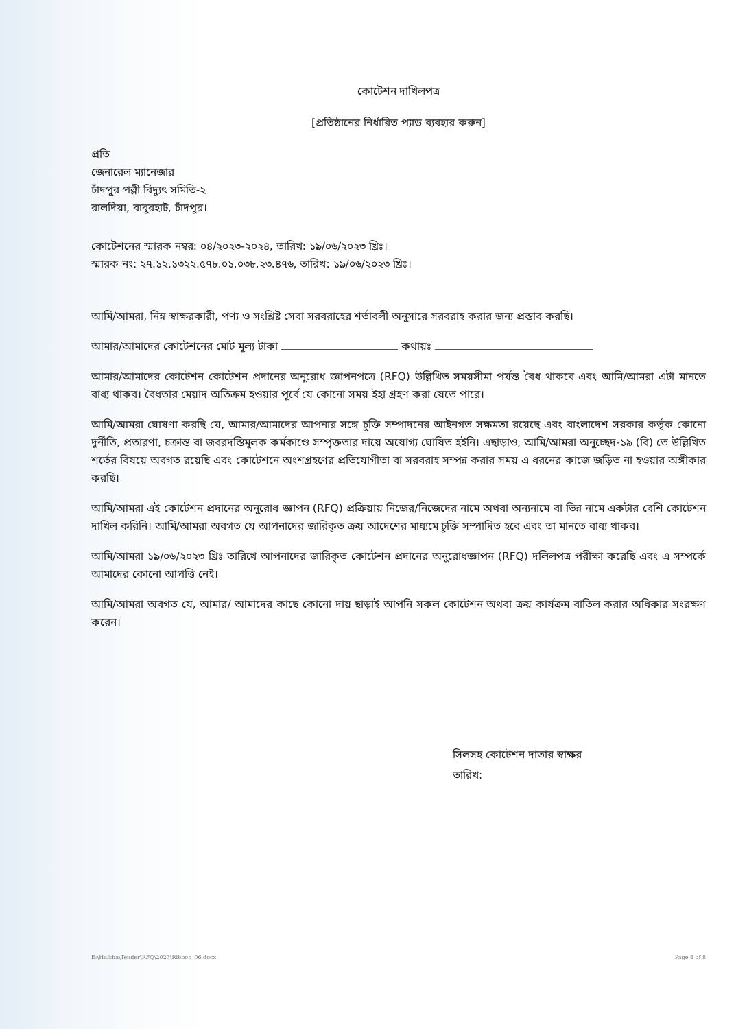কোটেশন দাখিলপত্র
[প্রতিষ্ঠানের নির্ধারিত প্যাড ব্যবহার করুন]
প্রতি
জেনারেল ম্যানেজার
চাঁদপুর পল্লী বিদ্যুৎ সমিতি-২
রালদিয়া, বাবুরহাট, চাঁদপুর।
কোটেশনের স্মারক নম্বর: ০৪/২০২৩-২০২৪, তারিখ: ১৯/০৬/২০২৩ খ্রিঃ।
স্মারক নং: ২৭.১২.১৩২২.৫৭৮.০১.০৩৮.২৩.৪৭৬, তারিখ: ১৯/০৬/২০২৩ খ্রিঃ।
আমি/আমরা, নিম্ন স্বাক্ষরকারী, পণ্য ও সংশ্লিষ্ট সেবা সরবরাহের শর্তাবলী অনুসারে সরবরাহ করার জন্য প্রস্তাব করছি।
আমার/আমাদের কোটেশনের মোট মূল্য টাকা কথায়ঃ
আমার/আমাদের কোটেশন কোটেশন প্রদানের অনুরোধ জ্ঞাপনপত্রে (RFQ) উল্লিখিত সময়সীমা পর্যন্ত বৈধ থাকবে এবং আমি/আমরা এটা মানতে বাধ্য থাকব। বৈধতার মেয়াদ অতিক্রম হওয়ার পূর্বে যে কোনো সময় ইহা গ্রহণ করা যেতে পারে।
আমি/আমরা ঘোষণা করছি যে, আমার/আমাদের আপনার সঙ্গে চুক্তি সম্পাদনের আইনগত সক্ষমতা রয়েছে এবং বাংলাদেশ সরকার কর্তৃক কোনো দুর্নীতি, প্রতারণা, চক্রান্ত বা জবরদস্তিমূলক কর্মকাণ্ডে সম্পৃক্ততার দায়ে অযোগ্য ঘোষিত হইনি। এছাড়াও, আমি/আমরা অনুচ্ছেদ-১৯ (বি) তে উল্লিখিত শর্তের বিষয়ে অবগত রয়েছি এবং কোটেশনে অংশগ্রহণের প্রতিযোগীতা বা সরবরাহ সম্পন্ন করার সময় এ ধরনের কাজে জড়িত না হওয়ার অঙ্গীকার করছি।
আমি/আমরা এই কোটেশন প্রদানের অনুরোধ জ্ঞাপন (RFQ) প্রক্রিয়ায় নিজের/নিজেদের নামে অথবা অন্যনামে বা ভিন্ন নামে একটার বেশি কোটেশন দাখিল করিনি। আমি/আমরা অবগত যে আপনাদের জারিকৃত ক্রয় আদেশের মাধ্যমে চুক্তি সম্পাদিত হবে এবং তা মানতে বাধ্য থাকব।
আমি/আমরা ১৯/০৬/২০২৩ খ্রিঃ তারিখে আপনাদের জারিকৃত কোটেশন প্রদানের অনুরোধজ্ঞাপন (RFQ) দলিলপত্র পরীক্ষা করেছি এবং এ সম্পর্কে আমাদের কোনো আপত্তি নেই।
আমি/আমরা অবগত যে, আমার/ আমাদের কাছে কোনো দায় ছাড়াই আপনি সকল কোটেশন অথবা ক্রয় কার্যক্রম বাতিল করার অধিকার সংরক্ষণ করেন।
সিলসহ কোটেশন দাতার স্বাক্ষর
তারিখ:
E:\Hafsha\Tender\RFQ\2023\Ribbon_06.docx Page 4 of 8